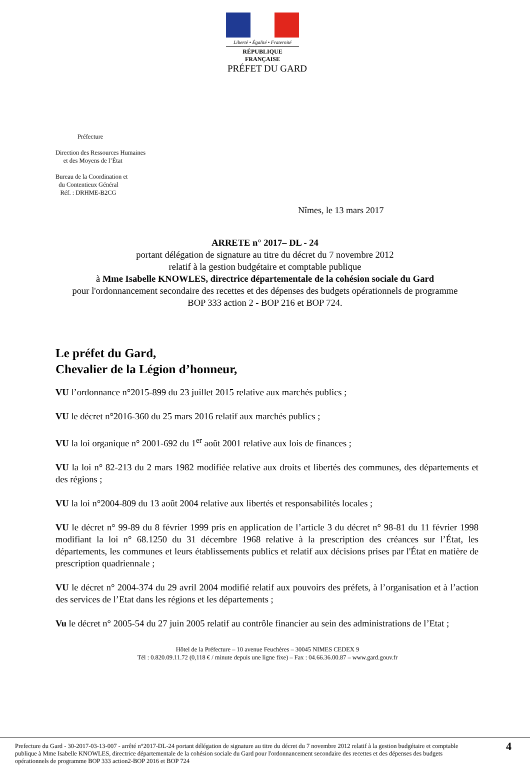Liberté • Égalité • Fraternité
RÉPUBLIQUE FRANÇAISE
PRÉFET DU GARD
Préfecture
Direction des Ressources Humaines
et des Moyens de l’État
Bureau de la Coordination et
du Contentieux Général
Réf. : DRHME-B2CG
Nîmes, le 13 mars 2017
ARRETE n° 2017– DL - 24
portant délégation de signature au titre du décret du 7 novembre 2012
relatif à la gestion budgétaire et comptable publique
à Mme Isabelle KNOWLES, directrice départementale de la cohésion sociale du Gard
pour l'ordonnancement secondaire des recettes et des dépenses des budgets opérationnels de programme BOP 333 action 2 - BOP 216 et BOP 724.
Le préfet du Gard,
Chevalier de la Légion d’honneur,
VU l’ordonnance n°2015-899 du 23 juillet 2015 relative aux marchés publics ;
VU le décret n°2016-360 du 25 mars 2016 relatif aux marchés publics ;
VU la loi organique n° 2001-692 du 1<sup>er</sup> août 2001 relative aux lois de finances ;
VU la loi n° 82-213 du 2 mars 1982 modifiée relative aux droits et libertés des communes, des départements et des régions ;
VU la loi n°2004-809 du 13 août 2004 relative aux libertés et responsabilités locales ;
VU le décret n° 99-89 du 8 février 1999 pris en application de l’article 3 du décret n° 98-81 du 11 février 1998 modifiant la loi n° 68.1250 du 31 décembre 1968 relative à la prescription des créances sur l’État, les départements, les communes et leurs établissements publics et relatif aux décisions prises par l'État en matière de prescription quadriennale ;
VU le décret n° 2004-374 du 29 avril 2004 modifié relatif aux pouvoirs des préfets, à l’organisation et à l’action des services de l’Etat dans les régions et les départements ;
Vu le décret n° 2005-54 du 27 juin 2005 relatif au contrôle financier au sein des administrations de l’Etat ;
Hôtel de la Préfecture – 10 avenue Feuchères – 30045 NIMES CEDEX 9
Tél : 0.820.09.11.72 (0,118 € / minute depuis une ligne fixe) – Fax : 04.66.36.00.87 – www.gard.gouv.fr
Prefecture du Gard - 30-2017-03-13-007 - arrêté n°2017-DL-24 portant délégation de signature au titre du décret du 7 novembre 2012 relatif à la gestion budgétaire et comptable publique à Mme Isabelle KNOWLES, directrice départementale de la cohésion sociale du Gard pour l'ordonnancement secondaire des recettes et des dépenses des budgets opérationnels de programme BOP 333 action2-BOP 2016 et BOP 724
4